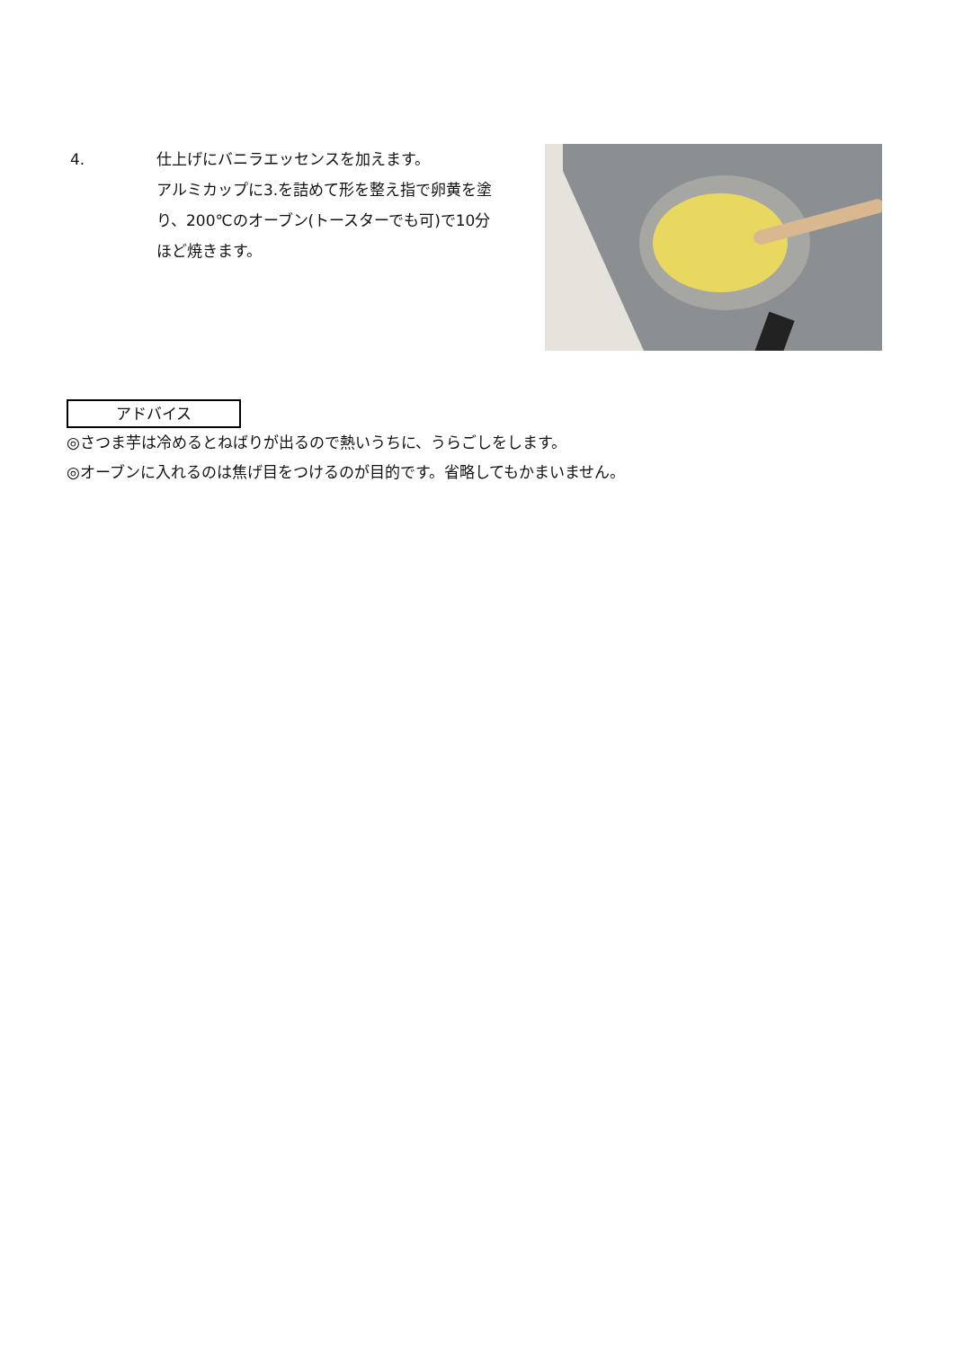4. 仕上げにバニラエッセンスを加えます。
アルミカップに3.を詰めて形を整え指で卵黄を塗り、200℃のオーブン(トースターでも可)で10分ほど焼きます。
アドバイス
◎さつま芋は冷めるとねばりが出るので熱いうちに、うらごしをします。
◎オーブンに入れるのは焦げ目をつけるのが目的です。省略してもかまいません。